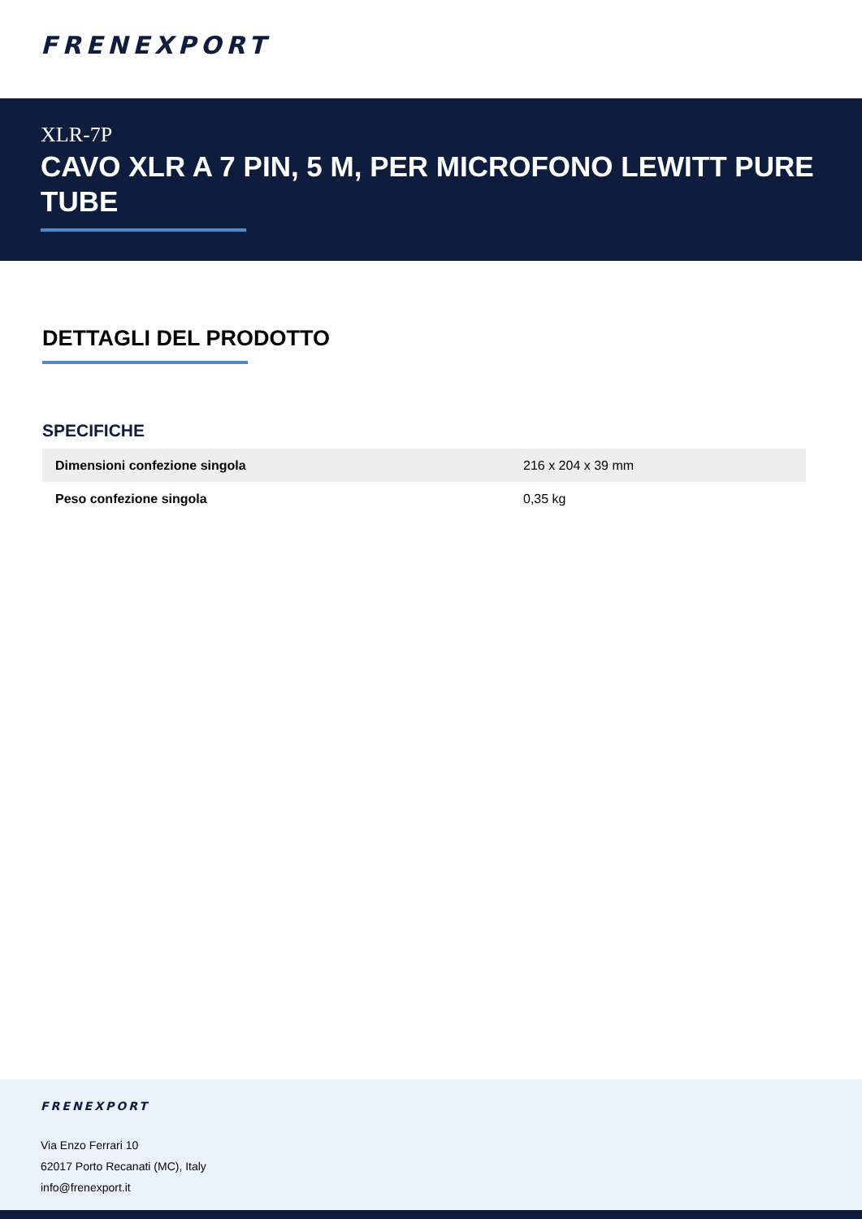FRENEXPORT
XLR-7P
CAVO XLR A 7 PIN, 5 M, PER MICROFONO LEWITT PURE TUBE
DETTAGLI DEL PRODOTTO
SPECIFICHE
| Dimensioni confezione singola | 216 x 204 x 39 mm |
| Peso confezione singola | 0,35 kg |
FRENEXPORT
Via Enzo Ferrari 10
62017 Porto Recanati (MC), Italy
info@frenexport.it